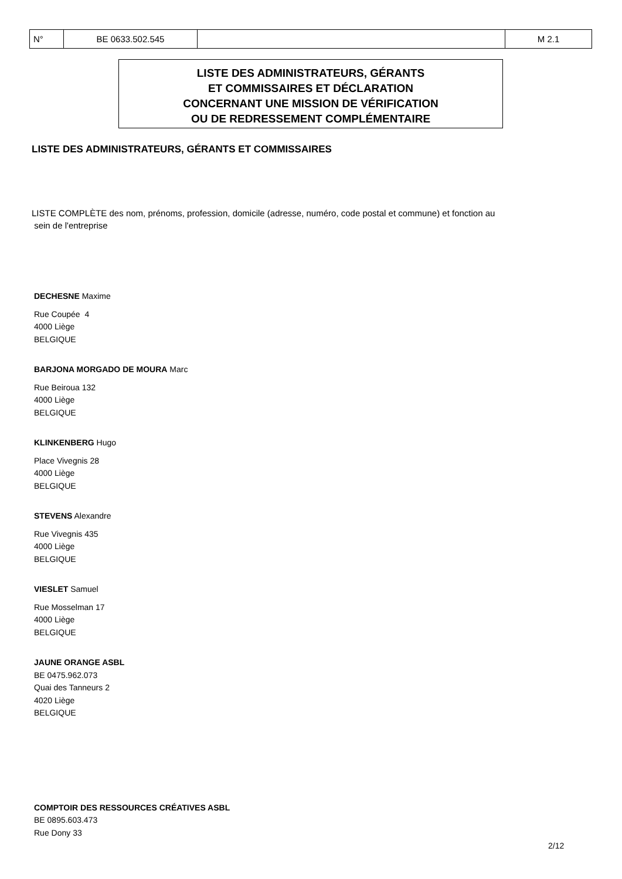| N° | BE 0633.502.545 | | M 2.1 |
LISTE DES ADMINISTRATEURS, GÉRANTS
ET COMMISSAIRES ET DÉCLARATION
CONCERNANT UNE MISSION DE VÉRIFICATION
OU DE REDRESSEMENT COMPLÉMENTAIRE
LISTE DES ADMINISTRATEURS, GÉRANTS ET COMMISSAIRES
LISTE COMPLÈTE des nom, prénoms, profession, domicile (adresse, numéro, code postal et commune) et fonction au
sein de l'entreprise
DECHESNE Maxime
Rue Coupée 4
4000 Liège
BELGIQUE
BARJONA MORGADO DE MOURA Marc
Rue Beiroua 132
4000 Liège
BELGIQUE
KLINKENBERG Hugo
Place Vivegnis 28
4000 Liège
BELGIQUE
STEVENS Alexandre
Rue Vivegnis 435
4000 Liège
BELGIQUE
VIESLET Samuel
Rue Mosselman 17
4000 Liège
BELGIQUE
JAUNE ORANGE ASBL
BE 0475.962.073
Quai des Tanneurs 2
4020 Liège
BELGIQUE
COMPTOIR DES RESSOURCES CRÉATIVES ASBL
BE 0895.603.473
Rue Dony 33
2/12